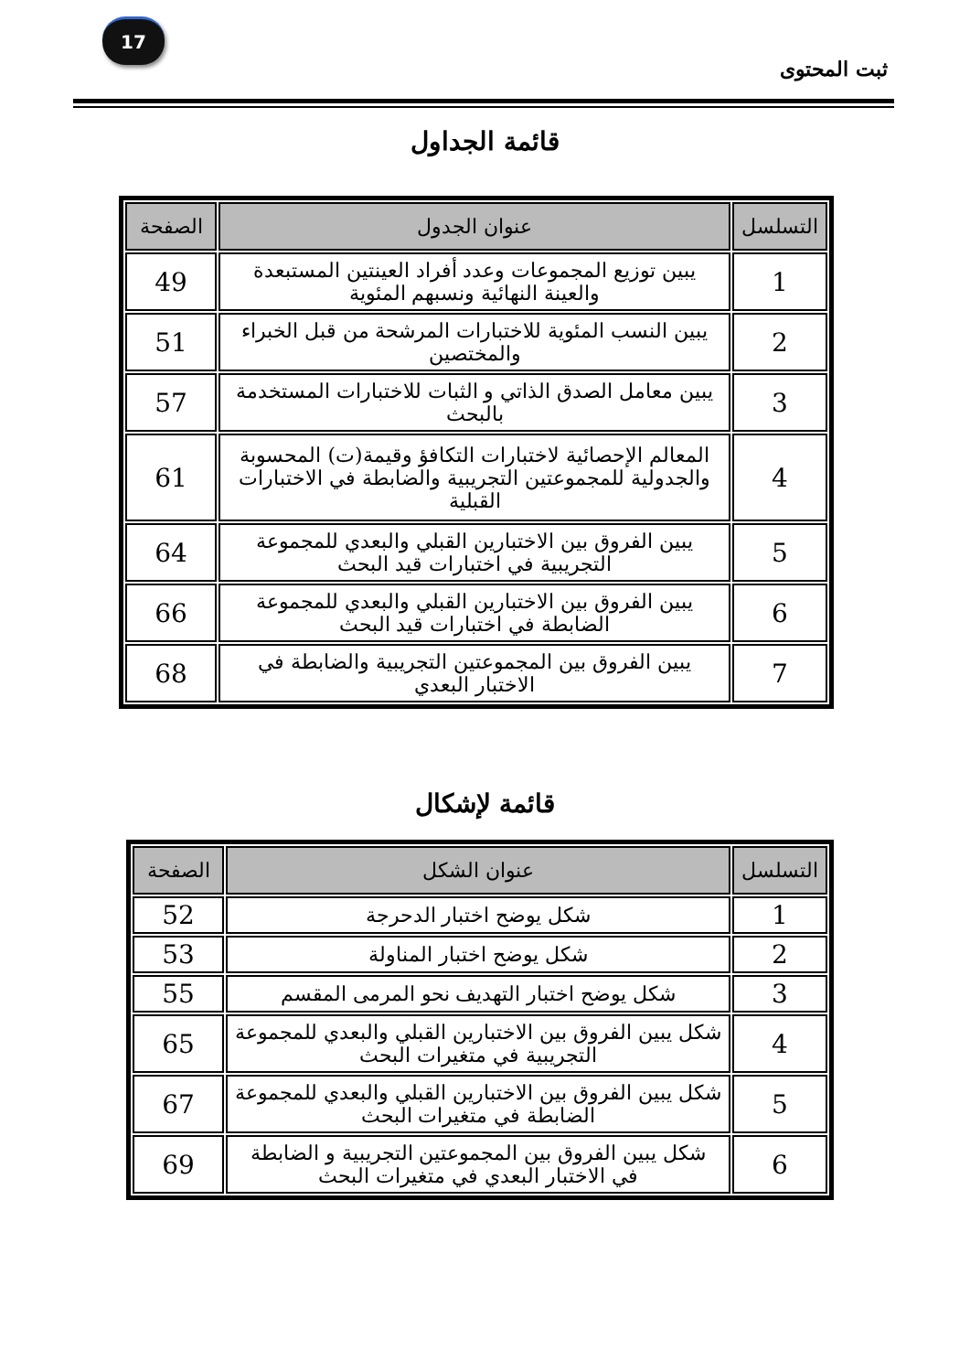17
ثبت المحتوى
قائمة الجداول
| التسلسل | عنوان الجدول | الصفحة |
| --- | --- | --- |
| 1 | يبين توزيع المجموعات وعدد أفراد العينتين المستبعدة والعينة النهائية ونسبهم المئوية | 49 |
| 2 | يبين النسب المئوية للاختبارات المرشحة من قبل الخبراء والمختصين | 51 |
| 3 | يبين معامل الصدق الذاتي و الثبات للاختبارات المستخدمة بالبحث | 57 |
| 4 | المعالم الإحصائية لاختبارات التكافؤ وقيمة(ت) المحسوبة والجدولية للمجموعتين التجريبية والضابطة في الاختبارات القبلية | 61 |
| 5 | يبين الفروق بين الاختبارين القبلي والبعدي للمجموعة التجريبية في اختبارات قيد البحث | 64 |
| 6 | يبين الفروق بين الاختبارين القبلي والبعدي للمجموعة الضابطة في اختبارات قيد البحث | 66 |
| 7 | يبين الفروق بين المجموعتين التجريبية والضابطة في الاختبار البعدي | 68 |
قائمة لإشكال
| التسلسل | عنوان الشكل | الصفحة |
| --- | --- | --- |
| 1 | شكل يوضح اختبار الدحرجة | 52 |
| 2 | شكل يوضح اختبار المناولة | 53 |
| 3 | شكل يوضح اختبار التهديف نحو المرمى المقسم | 55 |
| 4 | شكل يبين الفروق بين الاختبارين القبلي والبعدي للمجموعة التجريبية في متغيرات البحث | 65 |
| 5 | شكل يبين الفروق بين الاختبارين القبلي والبعدي للمجموعة الضابطة في متغيرات البحث | 67 |
| 6 | شكل يبين الفروق بين المجموعتين التجريبية و الضابطة في الاختبار البعدي في متغيرات البحث | 69 |